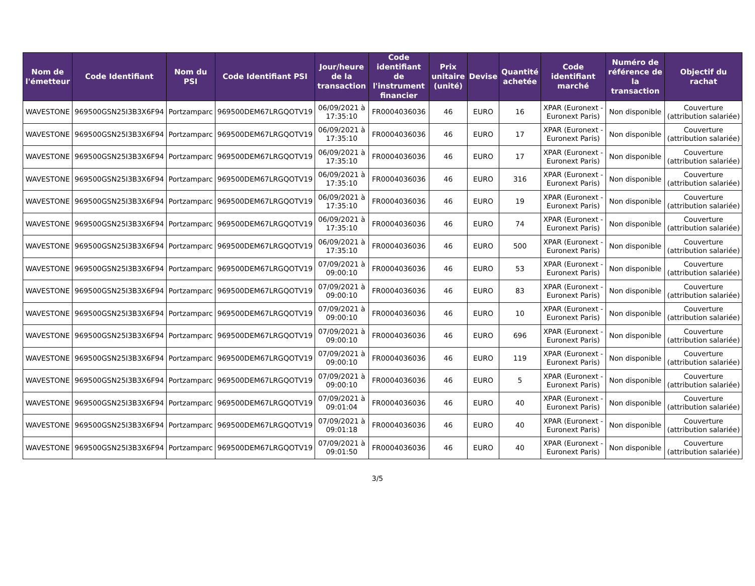| Nom de l'émetteur | Code Identifiant | Nom du PSI | Code Identifiant PSI | Jour/heure de la transaction | Code identifiant de l'instrument financier | Prix unitaire (unité) | Devise | Quantité achetée | Code identifiant marché | Numéro de référence de la transaction | Objectif du rachat |
| --- | --- | --- | --- | --- | --- | --- | --- | --- | --- | --- | --- |
| WAVESTONE | 969500GSN25I3B3X6F94 | Portzamparc | 969500DEM67LRGQOTV19 | 06/09/2021 à 17:35:10 | FR0004036036 | 46 | EURO | 16 | XPAR (Euronext - Euronext Paris) | Non disponible | Couverture (attribution salariée) |
| WAVESTONE | 969500GSN25I3B3X6F94 | Portzamparc | 969500DEM67LRGQOTV19 | 06/09/2021 à 17:35:10 | FR0004036036 | 46 | EURO | 17 | XPAR (Euronext - Euronext Paris) | Non disponible | Couverture (attribution salariée) |
| WAVESTONE | 969500GSN25I3B3X6F94 | Portzamparc | 969500DEM67LRGQOTV19 | 06/09/2021 à 17:35:10 | FR0004036036 | 46 | EURO | 17 | XPAR (Euronext - Euronext Paris) | Non disponible | Couverture (attribution salariée) |
| WAVESTONE | 969500GSN25I3B3X6F94 | Portzamparc | 969500DEM67LRGQOTV19 | 06/09/2021 à 17:35:10 | FR0004036036 | 46 | EURO | 316 | XPAR (Euronext - Euronext Paris) | Non disponible | Couverture (attribution salariée) |
| WAVESTONE | 969500GSN25I3B3X6F94 | Portzamparc | 969500DEM67LRGQOTV19 | 06/09/2021 à 17:35:10 | FR0004036036 | 46 | EURO | 19 | XPAR (Euronext - Euronext Paris) | Non disponible | Couverture (attribution salariée) |
| WAVESTONE | 969500GSN25I3B3X6F94 | Portzamparc | 969500DEM67LRGQOTV19 | 06/09/2021 à 17:35:10 | FR0004036036 | 46 | EURO | 74 | XPAR (Euronext - Euronext Paris) | Non disponible | Couverture (attribution salariée) |
| WAVESTONE | 969500GSN25I3B3X6F94 | Portzamparc | 969500DEM67LRGQOTV19 | 06/09/2021 à 17:35:10 | FR0004036036 | 46 | EURO | 500 | XPAR (Euronext - Euronext Paris) | Non disponible | Couverture (attribution salariée) |
| WAVESTONE | 969500GSN25I3B3X6F94 | Portzamparc | 969500DEM67LRGQOTV19 | 07/09/2021 à 09:00:10 | FR0004036036 | 46 | EURO | 53 | XPAR (Euronext - Euronext Paris) | Non disponible | Couverture (attribution salariée) |
| WAVESTONE | 969500GSN25I3B3X6F94 | Portzamparc | 969500DEM67LRGQOTV19 | 07/09/2021 à 09:00:10 | FR0004036036 | 46 | EURO | 83 | XPAR (Euronext - Euronext Paris) | Non disponible | Couverture (attribution salariée) |
| WAVESTONE | 969500GSN25I3B3X6F94 | Portzamparc | 969500DEM67LRGQOTV19 | 07/09/2021 à 09:00:10 | FR0004036036 | 46 | EURO | 10 | XPAR (Euronext - Euronext Paris) | Non disponible | Couverture (attribution salariée) |
| WAVESTONE | 969500GSN25I3B3X6F94 | Portzamparc | 969500DEM67LRGQOTV19 | 07/09/2021 à 09:00:10 | FR0004036036 | 46 | EURO | 696 | XPAR (Euronext - Euronext Paris) | Non disponible | Couverture (attribution salariée) |
| WAVESTONE | 969500GSN25I3B3X6F94 | Portzamparc | 969500DEM67LRGQOTV19 | 07/09/2021 à 09:00:10 | FR0004036036 | 46 | EURO | 119 | XPAR (Euronext - Euronext Paris) | Non disponible | Couverture (attribution salariée) |
| WAVESTONE | 969500GSN25I3B3X6F94 | Portzamparc | 969500DEM67LRGQOTV19 | 07/09/2021 à 09:00:10 | FR0004036036 | 46 | EURO | 5 | XPAR (Euronext - Euronext Paris) | Non disponible | Couverture (attribution salariée) |
| WAVESTONE | 969500GSN25I3B3X6F94 | Portzamparc | 969500DEM67LRGQOTV19 | 07/09/2021 à 09:01:04 | FR0004036036 | 46 | EURO | 40 | XPAR (Euronext - Euronext Paris) | Non disponible | Couverture (attribution salariée) |
| WAVESTONE | 969500GSN25I3B3X6F94 | Portzamparc | 969500DEM67LRGQOTV19 | 07/09/2021 à 09:01:18 | FR0004036036 | 46 | EURO | 40 | XPAR (Euronext - Euronext Paris) | Non disponible | Couverture (attribution salariée) |
| WAVESTONE | 969500GSN25I3B3X6F94 | Portzamparc | 969500DEM67LRGQOTV19 | 07/09/2021 à 09:01:50 | FR0004036036 | 46 | EURO | 40 | XPAR (Euronext - Euronext Paris) | Non disponible | Couverture (attribution salariée) |
3/5